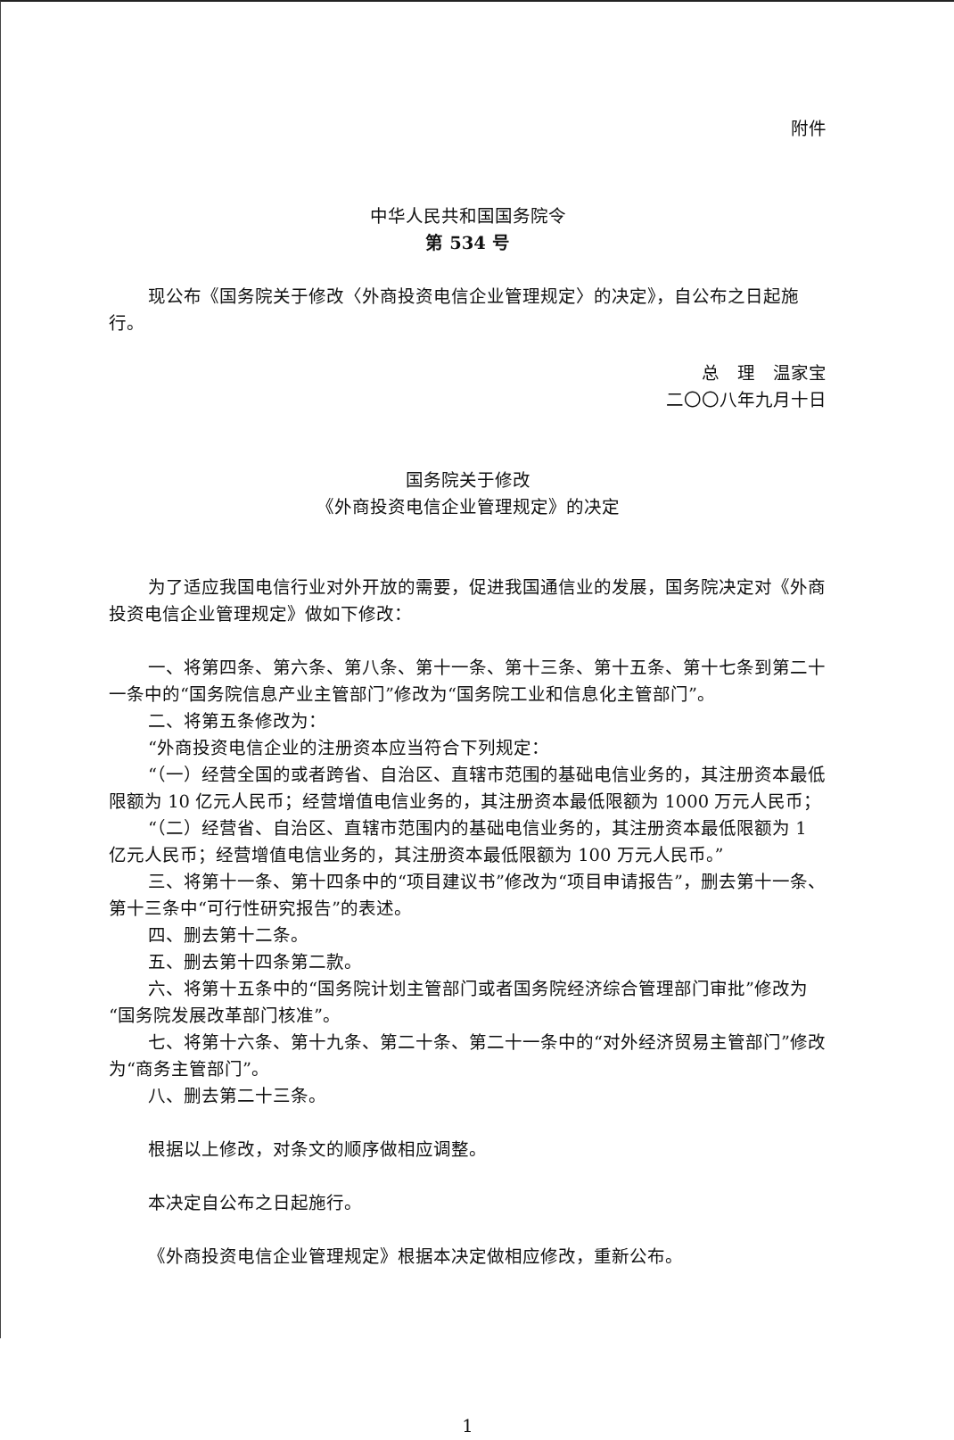附件
中华人民共和国国务院令
第 534 号
现公布《国务院关于修改〈外商投资电信企业管理规定〉的决定》，自公布之日起施行。
总　理　温家宝
二〇〇八年九月十日
国务院关于修改
《外商投资电信企业管理规定》的决定
为了适应我国电信行业对外开放的需要，促进我国通信业的发展，国务院决定对《外商投资电信企业管理规定》做如下修改：
一、将第四条、第六条、第八条、第十一条、第十三条、第十五条、第十七条到第二十一条中的“国务院信息产业主管部门”修改为“国务院工业和信息化主管部门”。
二、将第五条修改为：
“外商投资电信企业的注册资本应当符合下列规定：
“（一）经营全国的或者跨省、自治区、直辖市范围的基础电信业务的，其注册资本最低限额为 10 亿元人民币；经营增值电信业务的，其注册资本最低限额为 1000 万元人民币；
“（二）经营省、自治区、直辖市范围内的基础电信业务的，其注册资本最低限额为 1 亿元人民币；经营增值电信业务的，其注册资本最低限额为 100 万元人民币。”
三、将第十一条、第十四条中的“项目建议书”修改为“项目申请报告”，删去第十一条、第十三条中“可行性研究报告”的表述。
四、删去第十二条。
五、删去第十四条第二款。
六、将第十五条中的“国务院计划主管部门或者国务院经济综合管理部门审批”修改为“国务院发展改革部门核准”。
七、将第十六条、第十九条、第二十条、第二十一条中的“对外经济贸易主管部门”修改为“商务主管部门”。
八、删去第二十三条。
根据以上修改，对条文的顺序做相应调整。
本决定自公布之日起施行。
《外商投资电信企业管理规定》根据本决定做相应修改，重新公布。
1